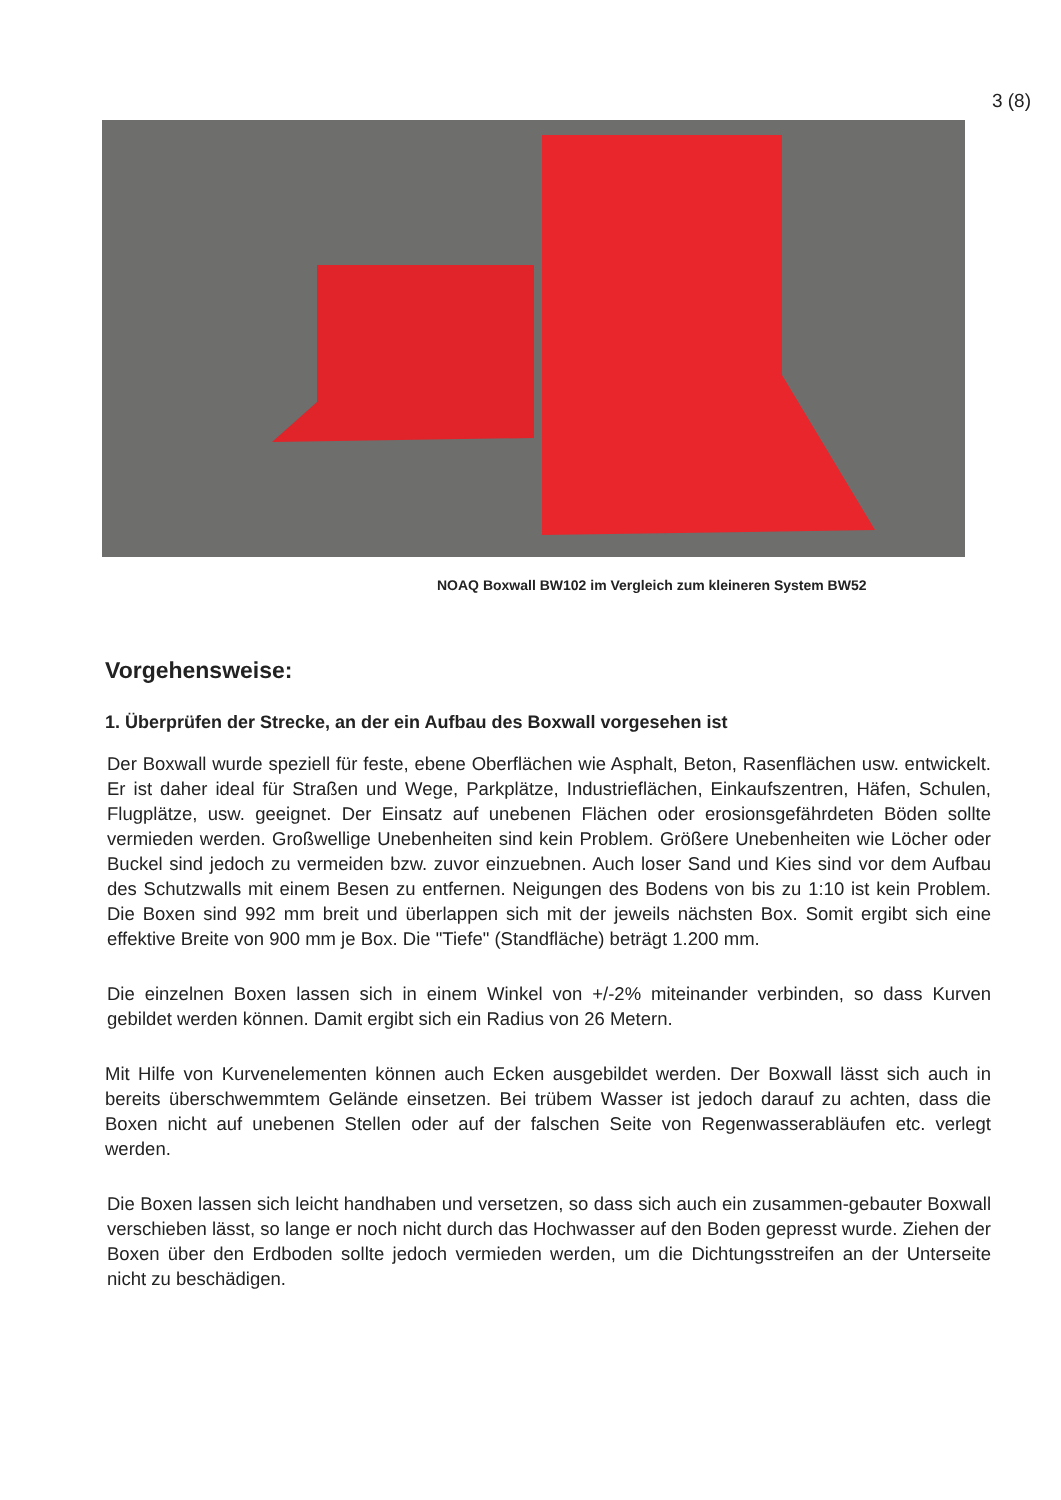3 (8)
NOAQ Boxwall BW102 im Vergleich zum kleineren System BW52
Vorgehensweise:
1. Überprüfen der Strecke, an der ein Aufbau des Boxwall vorgesehen ist
Der Boxwall wurde speziell für feste, ebene Oberflächen wie Asphalt, Beton, Rasenflächen usw. entwickelt. Er ist daher ideal für Straßen und Wege, Parkplätze, Industrieflächen, Einkaufszentren, Häfen, Schulen, Flugplätze, usw. geeignet. Der Einsatz auf unebenen Flächen oder erosionsgefährdeten Böden sollte vermieden werden. Großwellige Unebenheiten sind kein Problem. Größere Unebenheiten wie Löcher oder Buckel sind jedoch zu vermeiden bzw. zuvor einzuebnen. Auch loser Sand und Kies sind vor dem Aufbau des Schutzwalls mit einem Besen zu entfernen. Neigungen des Bodens von bis zu 1:10 ist kein Problem. Die Boxen sind 992 mm breit und überlappen sich mit der jeweils nächsten Box. Somit ergibt sich eine effektive Breite von 900 mm je Box. Die "Tiefe" (Standfläche) beträgt 1.200 mm.
Die einzelnen Boxen lassen sich in einem Winkel von +/-2% miteinander verbinden, so dass Kurven gebildet werden können. Damit ergibt sich ein Radius von 26 Metern.
Mit Hilfe von Kurvenelementen können auch Ecken ausgebildet werden. Der Boxwall lässt sich auch in bereits überschwemmtem Gelände einsetzen. Bei trübem Wasser ist jedoch darauf zu achten, dass die Boxen nicht auf unebenen Stellen oder auf der falschen Seite von Regenwasserabläufen etc. verlegt werden.
Die Boxen lassen sich leicht handhaben und versetzen, so dass sich auch ein zusammen-gebauter Boxwall verschieben lässt, so lange er noch nicht durch das Hochwasser auf den Boden gepresst wurde. Ziehen der Boxen über den Erdboden sollte jedoch vermieden werden, um die Dichtungsstreifen an der Unterseite nicht zu beschädigen.